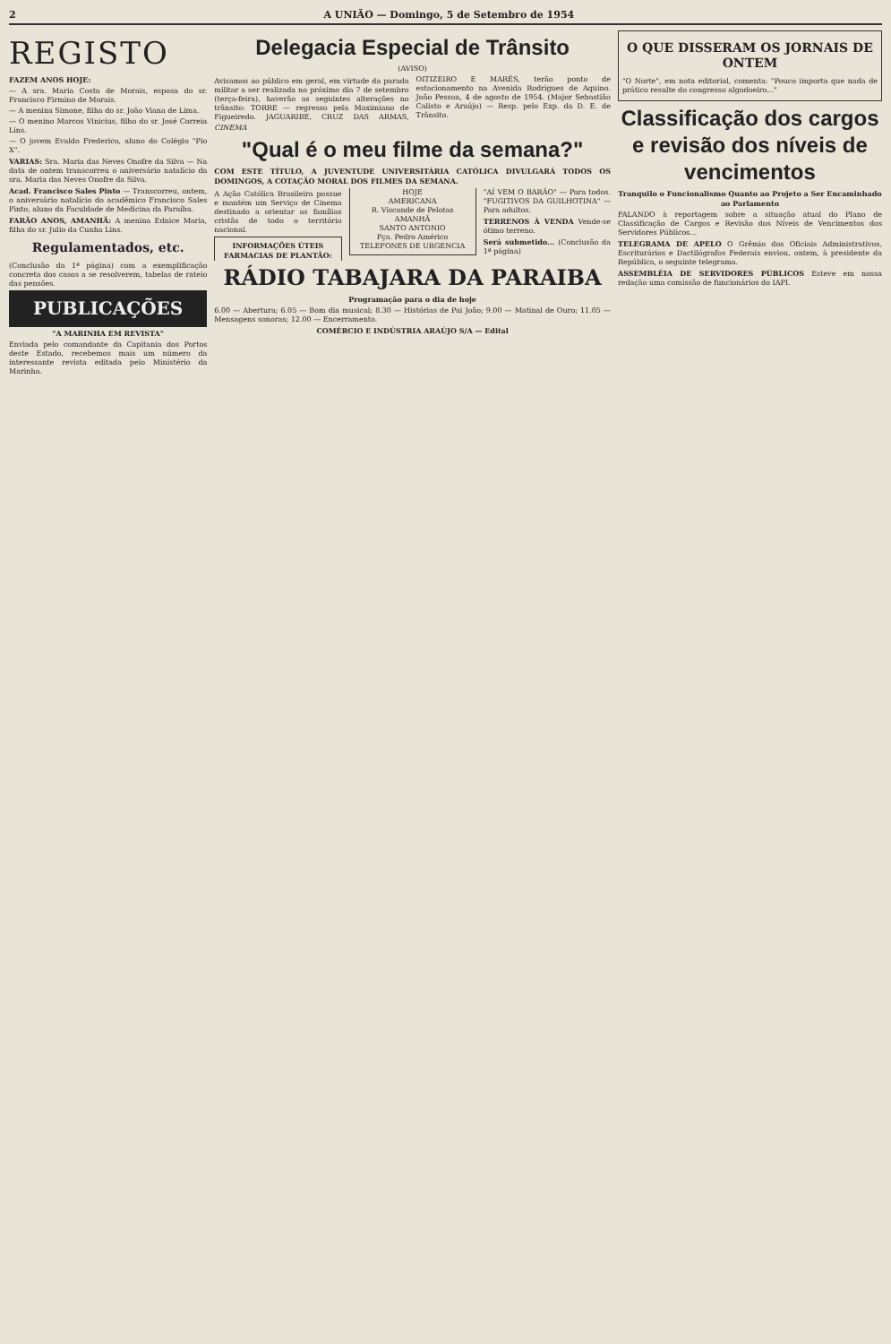2 A UNIÃO — Domingo, 5 de Setembro de 1954
REGISTO
FAZEM ANOS HOJE:
— A sra. Maria Costa de Morais, esposa do sr. Francisco Firmino de Morais.
— A menina Simone, filha do sr. João Viana de Lima.
— O menino Marcos Vinicius, filho do sr. José Correia Lins.
— O jovem Evaldo Frederico, aluno do Colégio "Pio X".
VARIAS: Sra. Maria das Neves Onofre da Silva — Na data de ontem transcorreu o aniversário natalício da sra. Maria das Neves Onofre da Silva.
Acad. Francisco Sales Pinto — Transcorreu, ontem, o aniversário natalício do acadêmico Francisco Sales Pinto, aluno da Faculdade de Medicina da Paraíba.
FARÃO ANOS, AMANHÃ: A menina Ednice Maria, filha do sr. Julio da Cunha Lins.
Regulamentados, etc.
(Conclusão da 1ª página) com a exemplificação concreta dos casos a se resolverem, tabelas de rateio das pensões.
PUBLICAÇÕES
"A MARINHA EM REVISTA"
Enviada pelo comandante da Capitania dos Portos deste Estado, recebemos mais um número da interessante revista editada pelo Ministério da Marinha.
Delegacia Especial de Trânsito
(AVISO)
Avisamos ao público em geral, em virtude da parada militar a ser realizada no próximo dia 7 de setembro (terça-feira), haverão as seguintes alterações no trânsito: TORRE — regresso pela Maximiano de Figueiredo. JAGUARIBE, CRUZ DAS ARMAS, OITIZEIRO E MARÉS, terão ponto de estacionamento na Avenida Rodrigues de Aquino. João Pessoa, 4 de agosto de 1954. (Major Sebastião Calisto e Araújo) — Resp. pelo Exp. da D. E. de Trânsito.
CINEMA
"Qual é o meu filme da semana?"
COM ESTE TÍTULO, A JUVENTUDE UNIVERSITÁRIA CATÓLICA DIVULGARÁ TODOS OS DOMINGOS, A COTAÇÃO MORAL DOS FILMES DA SEMANA.
A Ação Católica Brasileira possue e mantém um Serviço de Cinema destinado a orientar as famílias cristãs de todo o território nacional.
INFORMAÇÕES ÚTEIS
FARMACIAS DE PLANTÃO:
HOJE
AMERICANA
R. Visconde de Pelotas
AMANHÃ
SANTO ANTONIO
Pça. Pedro Américo
TELEFONES DE URGENCIA
"AÍ VEM O BARÃO" — Para todos. "FUGITIVOS DA GUILHOTINA" — Para adultos.
TERRENOS À VENDA Vende-se ótimo terreno.
Será submetido... (Conclusão da 1ª página)
RÁDIO TABAJARA DA PARAIBA
Programação para o dia de hoje
6.00 — Abertura; 6.05 — Bom dia musical; 8.30 — Histórias de Pai João; 9.00 — Matinal de Ouro; 11.05 — Mensagens sonoras; 12.00 — Encerramento.
COMÉRCIO E INDÚSTRIA ARAÚJO S/A — Edital
O QUE DISSERAM OS JORNAIS DE ONTEM
"O Norte", em nota editorial, comenta: "Pouco importa que nada de prático resulte do congresso algodoeiro..."
Classificação dos cargos e revisão dos níveis de vencimentos
Tranquilo o Funcionalismo Quanto ao Projeto a Ser Encaminhado ao Parlamento
FALANDO à reportagem sobre a situação atual do Plano de Classificação de Cargos e Revisão dos Níveis de Vencimentos dos Servidores Públicos...
TELEGRAMA DE APELO O Grêmio dos Oficiais Administrativos, Escriturários e Dactilógrafos Federais enviou, ontem, à presidente da República, o seguinte telegrama.
ASSEMBLÉIA DE SERVIDORES PÚBLICOS Esteve em nossa redação uma comissão de funcionários do IAPI.